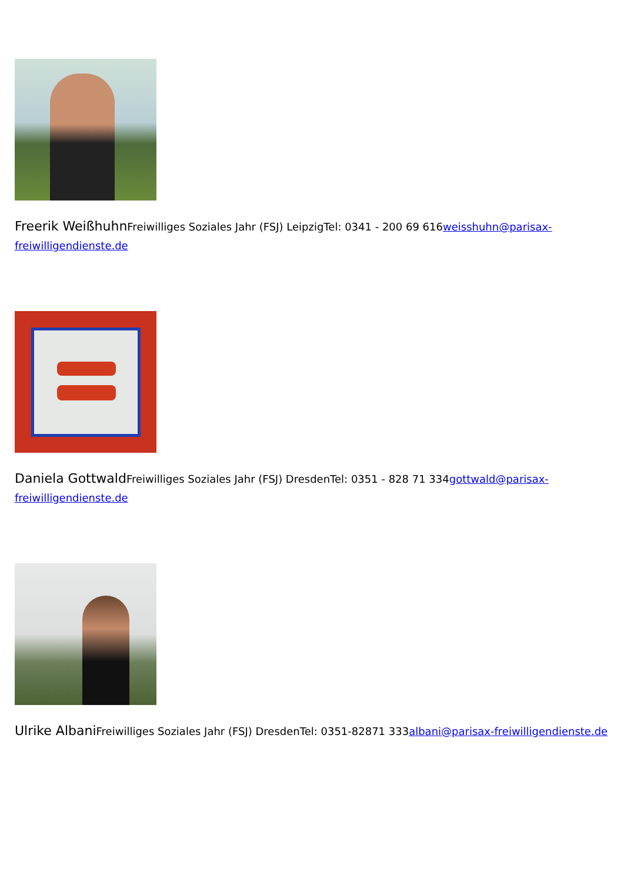Freerik Weißhuhn Freiwilliges Soziales Jahr (FSJ) LeipzigTel: 0341 - 200 69 616weisshuhn@parisax-freiwilligendienste.de
Daniela Gottwald Freiwilliges Soziales Jahr (FSJ) DresdenTel: 0351 - 828 71 334gottwald@parisax-freiwilligendienste.de
Ulrike Albani Freiwilliges Soziales Jahr (FSJ) DresdenTel: 0351-82871 333albani@parisax-freiwilligendienste.de